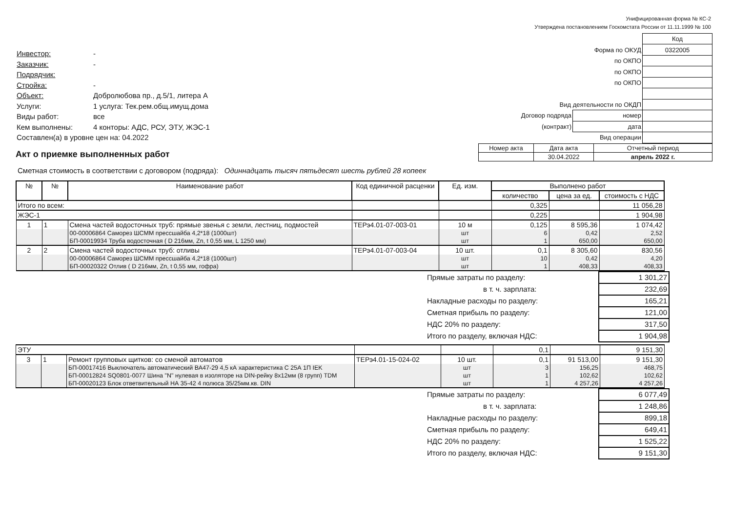Унифицированная форма № КС-2
Утверждена постановлением Госкомстата России от 11.11.1999 № 100
| Инвестор: | - |
| Заказчик: | - |
| Подрядчик: | |
| Стройка: | - |
| Объект: | Добролюбова пр., д.5/1, литера А |
| Услуги: | 1 услуга: Тек.рем.общ.имущ.дома |
| Виды работ: | все |
| Кем выполнены: | 4 конторы: АДС, РСУ, ЭТУ, ЖЭС-1 |
| Составлен(а) в уровне цен на: 04.2022 | |
| | | Код |
| Форма по ОКУД | | 0322005 |
| по ОКПО | | |
| по ОКПО | | |
| по ОКПО | | |
| Вид деятельности по ОКДП | | |
| Договор подряда | номер | |
| (контракт) | дата | |
| Вид операции | | |
Акт о приемке выполненных работ
| Номер акта | Дата акта | Отчетный период |
| | 30.04.2022 | апрель 2022 г. |
Сметная стоимость в соответствии с договором (подряда): Одиннадцать тысяч пятьдесят шесть рублей 28 копеек
| № | № | Наименование работ | Код единичной расценки | Ед. изм. | Выполнено работ | | |
| --- | --- | --- | --- | --- | --- | --- | --- |
| | | | | | количество | цена за ед. | стоимость с НДС |
| Итого по всем: | | | | | 0,325 | | 11 056,28 |
| ЖЭС-1 | | | | | 0,225 | | 1 904,98 |
| 1 | 1 | Смена частей водосточных труб: прямые звенья с земли, лестниц, подмостей | ТЕРэ4.01-07-003-01 | 10 м | 0,125 | 8 595,36 | 1 074,42 |
| | | 00-00006864 Саморез ШСММ прессшайба 4,2*18 (1000шт) | | шт | 6 | 0,42 | 2,52 |
| | | БП-00019934 Труба водосточная ( D 216мм, Zn, t 0,55 мм, L 1250 мм) | | шт | 1 | 650,00 | 650,00 |
| 2 | 2 | Смена частей водосточных труб: отливы | ТЕРэ4.01-07-003-04 | 10 шт. | 0,1 | 8 305,60 | 830,56 |
| | | 00-00006864 Саморез ШСММ прессшайба 4,2*18 (1000шт) | | шт | 10 | 0,42 | 4,20 |
| | | БП-00020322 Отлив ( D 216мм, Zn, t 0,55 мм, гофра) | | шт | 1 | 408,33 | 408,33 |
| Прямые затраты по разделу: | 1 301,27 |
| в т. ч. зарплата: | 232,69 |
| Накладные расходы по разделу: | 165,21 |
| Сметная прибыль по разделу: | 121,00 |
| НДС 20% по разделу: | 317,50 |
| Итого по разделу, включая НДС: | 1 904,98 |
| ЭТУ | | | | | 0,1 | | 9 151,30 |
| 3 | 1 | Ремонт групповых щитков: со сменой автоматов | ТЕРэ4.01-15-024-02 | 10 шт. | 0,1 | 91 513,00 | 9 151,30 |
| | | БП-00017416 Выключатель автоматический ВА47-29 4,5 кА характеристика С 25А 1П IEK | | шт | 3 | 156,25 | 468,75 |
| | | БП-00012824 SQ0801-0077 Шина "N" нулевая в изоляторе на DIN-рейку 8х12мм (8 групп) TDM | | шт | 1 | 102,62 | 102,62 |
| | | БП-00020123 Блок ответвительный НА 35-42 4 полюса 35/25мм.кв. DIN | | шт | 1 | 4 257,26 | 4 257,26 |
| Прямые затраты по разделу: | 6 077,49 |
| в т. ч. зарплата: | 1 248,86 |
| Накладные расходы по разделу: | 899,18 |
| Сметная прибыль по разделу: | 649,41 |
| НДС 20% по разделу: | 1 525,22 |
| Итого по разделу, включая НДС: | 9 151,30 |